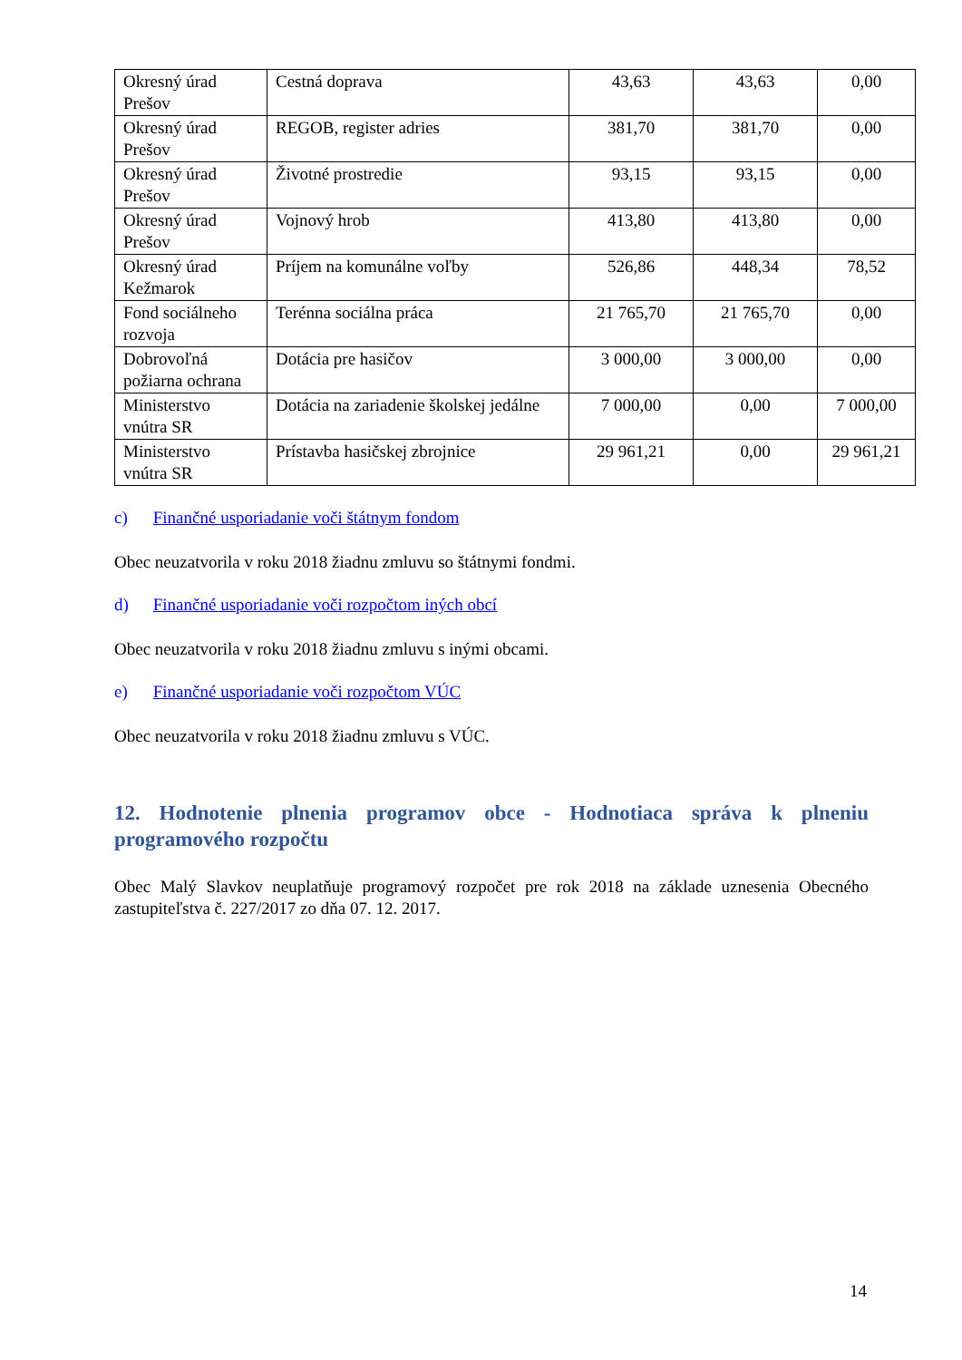| Okresný úrad Prešov | Cestná doprava | 43,63 | 43,63 | 0,00 |
| Okresný úrad Prešov | REGOB, register adries | 381,70 | 381,70 | 0,00 |
| Okresný úrad Prešov | Životné prostredie | 93,15 | 93,15 | 0,00 |
| Okresný úrad Prešov | Vojnový hrob | 413,80 | 413,80 | 0,00 |
| Okresný úrad Kežmarok | Príjem na komunálne voľby | 526,86 | 448,34 | 78,52 |
| Fond sociálneho rozvoja | Terénna sociálna práca | 21 765,70 | 21 765,70 | 0,00 |
| Dobrovoľná požiarna ochrana | Dotácia pre hasičov | 3 000,00 | 3 000,00 | 0,00 |
| Ministerstvo vnútra SR | Dotácia na zariadenie školskej jedálne | 7 000,00 | 0,00 | 7 000,00 |
| Ministerstvo vnútra SR | Prístavba hasičskej zbrojnice | 29 961,21 | 0,00 | 29 961,21 |
c) Finančné usporiadanie voči štátnym fondom
Obec neuzatvorila v roku 2018 žiadnu zmluvu so štátnymi fondmi.
d) Finančné usporiadanie voči rozpočtom iných obcí
Obec neuzatvorila v roku 2018 žiadnu zmluvu s inými obcami.
e) Finančné usporiadanie voči rozpočtom VÚC
Obec neuzatvorila v roku 2018 žiadnu zmluvu s VÚC.
12. Hodnotenie plnenia programov obce - Hodnotiaca správa k plneniu programového rozpočtu
Obec Malý Slavkov neuplatňuje programový rozpočet pre rok 2018 na základe uznesenia Obecného zastupiteľstva č. 227/2017 zo dňa 07. 12. 2017.
14